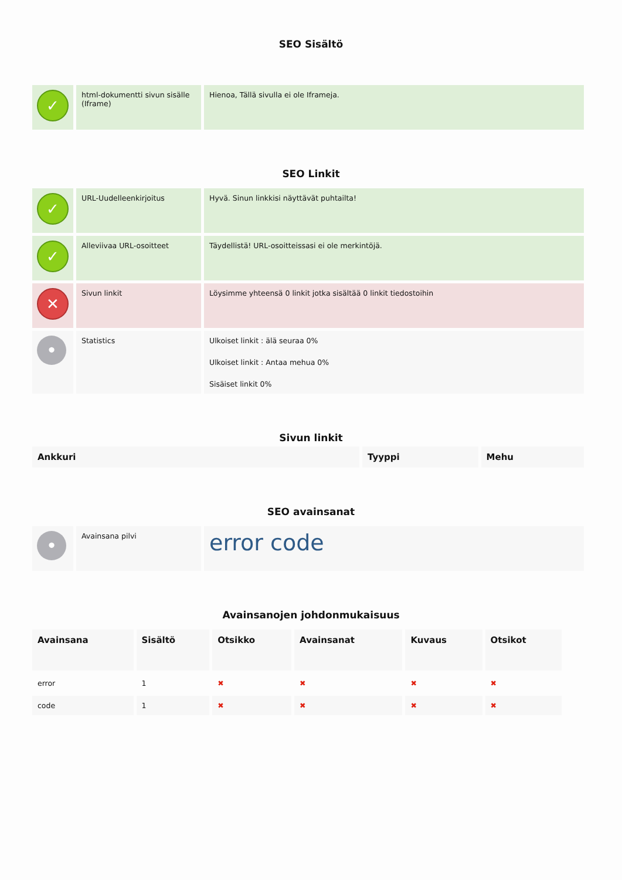SEO Sisältö
| ✓ | html-dokumentti sivun sisälle (Iframe) | Hienoa, Tällä sivulla ei ole Iframeja. |
SEO Linkit
| ✓ | URL-Uudelleenkirjoitus | Hyvä. Sinun linkkisi näyttävät puhtailta! |
| ✓ | Alleviivaa URL-osoitteet | Täydellistä! URL-osoitteissasi ei ole merkintöjä. |
| ✕ | Sivun linkit | Löysimme yhteensä 0 linkit jotka sisältää 0 linkit tiedostoihin |
| • | Statistics | Ulkoiset linkit : älä seuraa 0% Ulkoiset linkit : Antaa mehua 0% Sisäiset linkit 0% |
Sivun linkit
| Ankkuri | Tyyppi | Mehu |
| --- | --- | --- |
SEO avainsanat
| • | Avainsana pilvi | error code |
Avainsanojen johdonmukaisuus
| Avainsana | Sisältö | Otsikko | Avainsanat | Kuvaus | Otsikot |
| --- | --- | --- | --- | --- | --- |
| error | 1 | ✖ | ✖ | ✖ | ✖ |
| code | 1 | ✖ | ✖ | ✖ | ✖ |